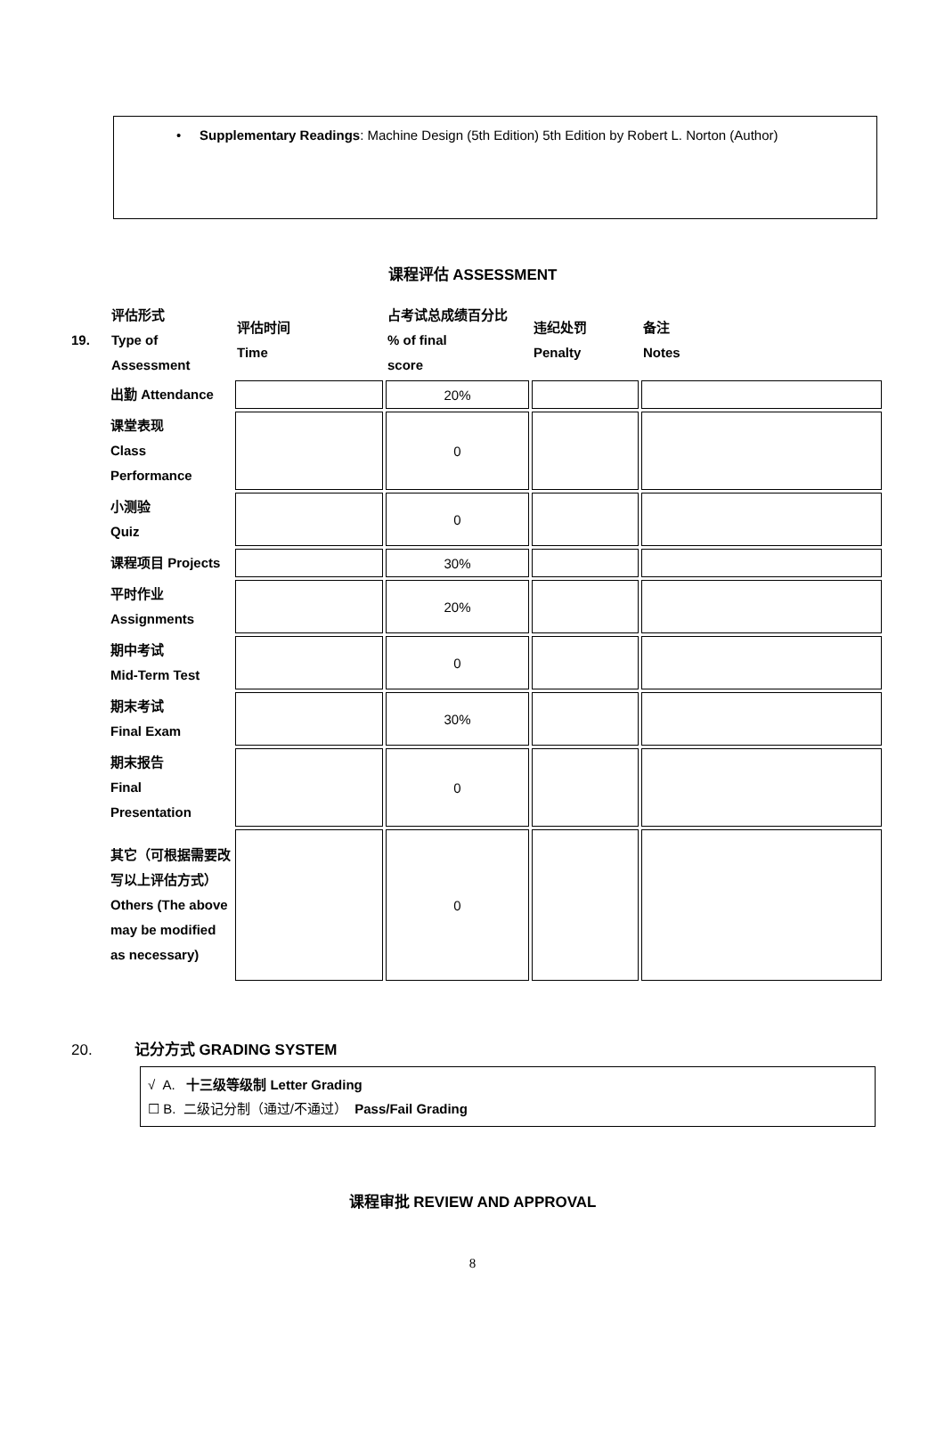• Supplementary Readings: Machine Design (5th Edition) 5th Edition by Robert L. Norton (Author)
课程评估 ASSESSMENT
| 19. | 评估形式 Type of Assessment | 评估时间 Time | 占考试总成绩百分比 % of final score | 违纪处罚 Penalty | 备注 Notes |
| | 出勤 Attendance | | 20% | | |
| | 课堂表现 Class Performance | | 0 | | |
| | 小测验 Quiz | | 0 | | |
| | 课程项目 Projects | | 30% | | |
| | 平时作业 Assignments | | 20% | | |
| | 期中考试 Mid-Term Test | | 0 | | |
| | 期末考试 Final Exam | | 30% | | |
| | 期末报告 Final Presentation | | 0 | | |
| | 其它（可根据需要改写以上评估方式） Others (The above may be modified as necessary) | | 0 | | |
20. 记分方式 GRADING SYSTEM
√ A. 十三级等级制 Letter Grading
☐ B. 二级记分制（通过/不通过） Pass/Fail Grading
课程审批 REVIEW AND APPROVAL
8